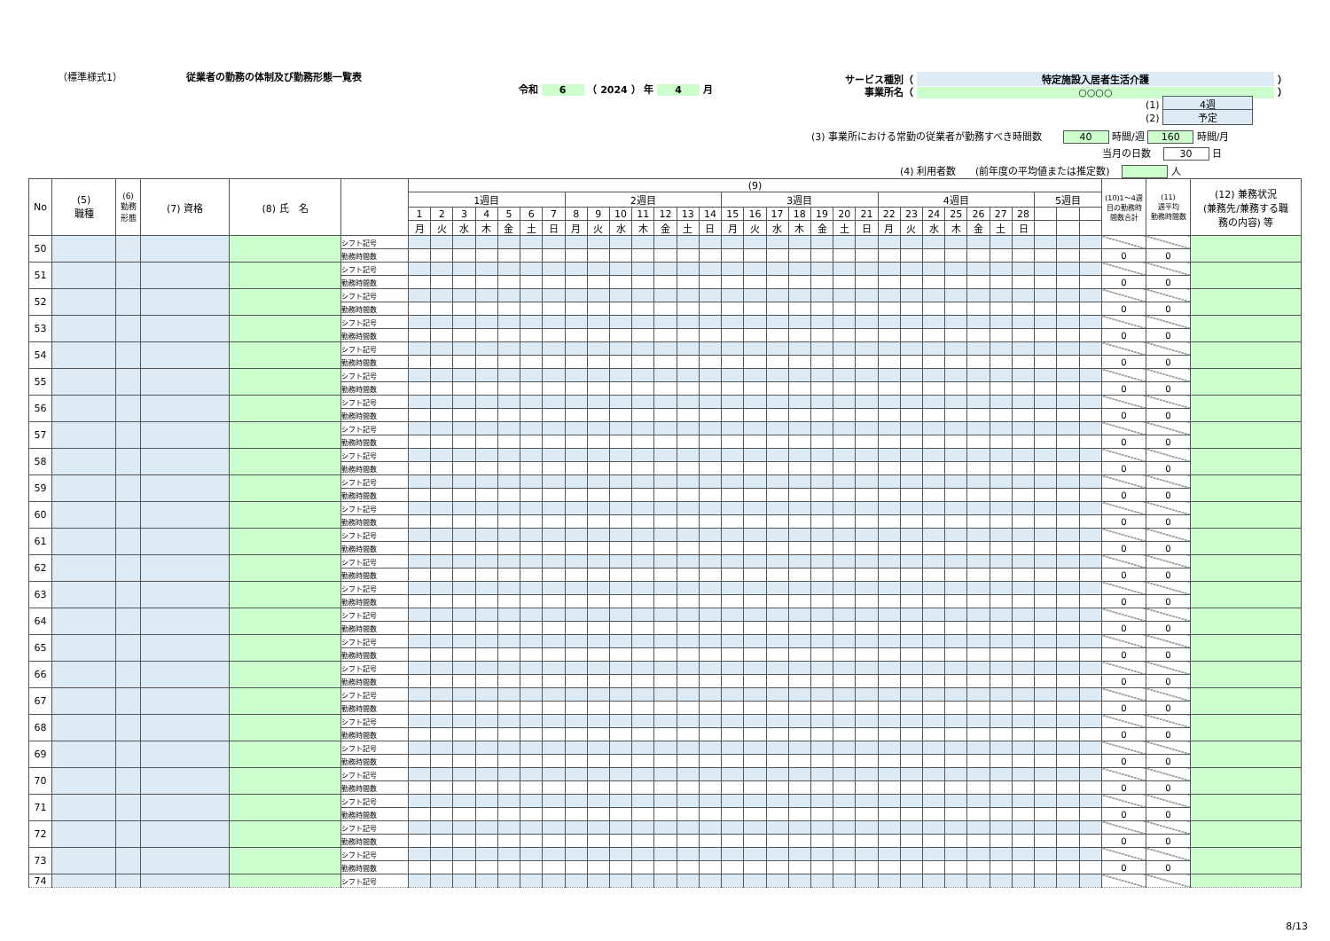（標準様式1） 従業者の勤務の体制及び勤務形態一覧表
令和 6 （ 2024 ） 年 4 月
サービス種別（ 特定施設入居者生活介護 ）
事業所名（ ○○○○ ）
(1) 4週
(2) 予定
(3) 事業所における常勤の従業者が勤務すべき時間数 40 時間/週 160 時間/月
当月の日数 30 日
(4) 利用者数　　(前年度の平均値または推定数) 人
| No | (5) 職種 | (6) 勤務 形態 | (7) 資格 | (8) 氏 名 | | (9) | | | | | | | | | | | | | | | | | | | | | | | | | | | | | | | (10)1～4週 目の勤務時 間数合計 | (11) 週平均 勤務時間数 | (12) 兼務状況 (兼務先/兼務する職 務の内容) 等 |
| --- | --- | --- | --- | --- | --- | --- | --- | --- | --- | --- | --- | --- | --- | --- | --- | --- | --- | --- | --- | --- | --- | --- | --- | --- | --- | --- | --- | --- | --- | --- | --- | --- | --- | --- | --- | --- | --- | --- | --- |
| | | | | | | 1週目 | | | | | | | 2週目 | | | | | | | 3週目 | | | | | | | 4週目 | | | | | | | 5週目 | | | | | |
| | | | | | | 1 | 2 | 3 | 4 | 5 | 6 | 7 | 8 | 9 | 10 | 11 | 12 | 13 | 14 | 15 | 16 | 17 | 18 | 19 | 20 | 21 | 22 | 23 | 24 | 25 | 26 | 27 | 28 | | | | | | |
| | | | | | | 月 | 火 | 水 | 木 | 金 | 土 | 日 | 月 | 火 | 水 | 木 | 金 | 土 | 日 | 月 | 火 | 水 | 木 | 金 | 土 | 日 | 月 | 火 | 水 | 木 | 金 | 土 | 日 | | | | | | |
| 50 | | | | | シフト記号 | | | | | | | | | | | | | | | | | | | | | | | | | | | | | | | | | | |
| | | | | | 勤務時間数 | | | | | | | | | | | | | | | | | | | | | | | | | | | | | | | | 0 | 0 | |
| 51 | | | | | シフト記号 | | | | | | | | | | | | | | | | | | | | | | | | | | | | | | | | | | |
| | | | | | 勤務時間数 | | | | | | | | | | | | | | | | | | | | | | | | | | | | | | | | 0 | 0 | |
| 52 | | | | | シフト記号 | | | | | | | | | | | | | | | | | | | | | | | | | | | | | | | | | | |
| | | | | | 勤務時間数 | | | | | | | | | | | | | | | | | | | | | | | | | | | | | | | | 0 | 0 | |
| 53 | | | | | シフト記号 | | | | | | | | | | | | | | | | | | | | | | | | | | | | | | | | | | |
| | | | | | 勤務時間数 | | | | | | | | | | | | | | | | | | | | | | | | | | | | | | | | 0 | 0 | |
| 54 | | | | | シフト記号 | | | | | | | | | | | | | | | | | | | | | | | | | | | | | | | | | | |
| | | | | | 勤務時間数 | | | | | | | | | | | | | | | | | | | | | | | | | | | | | | | | 0 | 0 | |
| 55 | | | | | シフト記号 | | | | | | | | | | | | | | | | | | | | | | | | | | | | | | | | | | |
| | | | | | 勤務時間数 | | | | | | | | | | | | | | | | | | | | | | | | | | | | | | | | 0 | 0 | |
| 56 | | | | | シフト記号 | | | | | | | | | | | | | | | | | | | | | | | | | | | | | | | | | | |
| | | | | | 勤務時間数 | | | | | | | | | | | | | | | | | | | | | | | | | | | | | | | | 0 | 0 | |
| 57 | | | | | シフト記号 | | | | | | | | | | | | | | | | | | | | | | | | | | | | | | | | | | |
| | | | | | 勤務時間数 | | | | | | | | | | | | | | | | | | | | | | | | | | | | | | | | 0 | 0 | |
| 58 | | | | | シフト記号 | | | | | | | | | | | | | | | | | | | | | | | | | | | | | | | | | | |
| | | | | | 勤務時間数 | | | | | | | | | | | | | | | | | | | | | | | | | | | | | | | | 0 | 0 | |
| 59 | | | | | シフト記号 | | | | | | | | | | | | | | | | | | | | | | | | | | | | | | | | | | |
| | | | | | 勤務時間数 | | | | | | | | | | | | | | | | | | | | | | | | | | | | | | | | 0 | 0 | |
| 60 | | | | | シフト記号 | | | | | | | | | | | | | | | | | | | | | | | | | | | | | | | | | | |
| | | | | | 勤務時間数 | | | | | | | | | | | | | | | | | | | | | | | | | | | | | | | | 0 | 0 | |
| 61 | | | | | シフト記号 | | | | | | | | | | | | | | | | | | | | | | | | | | | | | | | | | | |
| | | | | | 勤務時間数 | | | | | | | | | | | | | | | | | | | | | | | | | | | | | | | | 0 | 0 | |
| 62 | | | | | シフト記号 | | | | | | | | | | | | | | | | | | | | | | | | | | | | | | | | | | |
| | | | | | 勤務時間数 | | | | | | | | | | | | | | | | | | | | | | | | | | | | | | | | 0 | 0 | |
| 63 | | | | | シフト記号 | | | | | | | | | | | | | | | | | | | | | | | | | | | | | | | | | | |
| | | | | | 勤務時間数 | | | | | | | | | | | | | | | | | | | | | | | | | | | | | | | | 0 | 0 | |
| 64 | | | | | シフト記号 | | | | | | | | | | | | | | | | | | | | | | | | | | | | | | | | | | |
| | | | | | 勤務時間数 | | | | | | | | | | | | | | | | | | | | | | | | | | | | | | | | 0 | 0 | |
| 65 | | | | | シフト記号 | | | | | | | | | | | | | | | | | | | | | | | | | | | | | | | | | | |
| | | | | | 勤務時間数 | | | | | | | | | | | | | | | | | | | | | | | | | | | | | | | | 0 | 0 | |
| 66 | | | | | シフト記号 | | | | | | | | | | | | | | | | | | | | | | | | | | | | | | | | | | |
| | | | | | 勤務時間数 | | | | | | | | | | | | | | | | | | | | | | | | | | | | | | | | 0 | 0 | |
| 67 | | | | | シフト記号 | | | | | | | | | | | | | | | | | | | | | | | | | | | | | | | | | | |
| | | | | | 勤務時間数 | | | | | | | | | | | | | | | | | | | | | | | | | | | | | | | | 0 | 0 | |
| 68 | | | | | シフト記号 | | | | | | | | | | | | | | | | | | | | | | | | | | | | | | | | | | |
| | | | | | 勤務時間数 | | | | | | | | | | | | | | | | | | | | | | | | | | | | | | | | 0 | 0 | |
| 69 | | | | | シフト記号 | | | | | | | | | | | | | | | | | | | | | | | | | | | | | | | | | | |
| | | | | | 勤務時間数 | | | | | | | | | | | | | | | | | | | | | | | | | | | | | | | | 0 | 0 | |
| 70 | | | | | シフト記号 | | | | | | | | | | | | | | | | | | | | | | | | | | | | | | | | | | |
| | | | | | 勤務時間数 | | | | | | | | | | | | | | | | | | | | | | | | | | | | | | | | 0 | 0 | |
| 71 | | | | | シフト記号 | | | | | | | | | | | | | | | | | | | | | | | | | | | | | | | | | | |
| | | | | | 勤務時間数 | | | | | | | | | | | | | | | | | | | | | | | | | | | | | | | | 0 | 0 | |
| 72 | | | | | シフト記号 | | | | | | | | | | | | | | | | | | | | | | | | | | | | | | | | | | |
| | | | | | 勤務時間数 | | | | | | | | | | | | | | | | | | | | | | | | | | | | | | | | 0 | 0 | |
| 73 | | | | | シフト記号 | | | | | | | | | | | | | | | | | | | | | | | | | | | | | | | | | | |
| | | | | | 勤務時間数 | | | | | | | | | | | | | | | | | | | | | | | | | | | | | | | | 0 | 0 | |
| 74 | | | | | シフト記号 | | | | | | | | | | | | | | | | | | | | | | | | | | | | | | | | | | |
8/13